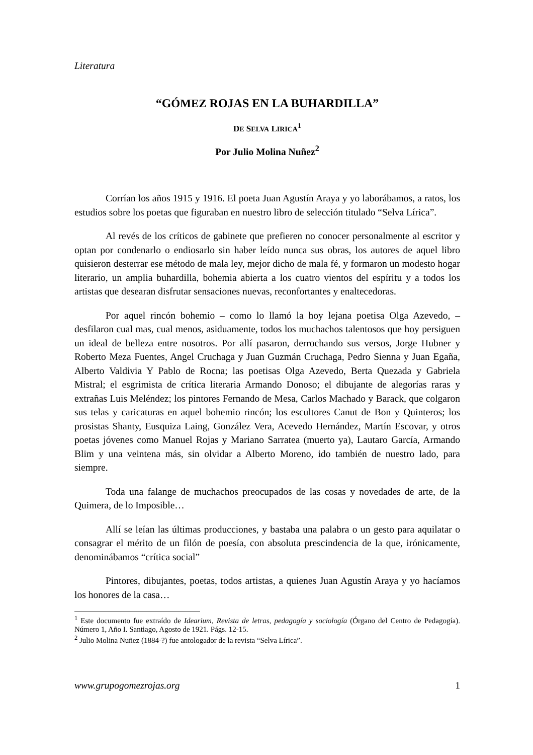Literatura
“GÓMEZ ROJAS EN LA BUHARDILLA”
DE SELVA LIRICA<sup>1</sup>
Por Julio Molina Nuñez<sup>2</sup>
Corrían los años 1915 y 1916. El poeta Juan Agustín Araya y yo laborábamos, a ratos, los estudios sobre los poetas que figuraban en nuestro libro de selección titulado “Selva Lírica”.
Al revés de los críticos de gabinete que prefieren no conocer personalmente al escritor y optan por condenarlo o endiosarlo sin haber leído nunca sus obras, los autores de aquel libro quisieron desterrar ese método de mala ley, mejor dicho de mala fé, y formaron un modesto hogar literario, un amplia buhardilla, bohemia abierta a los cuatro vientos del espíritu y a todos los artistas que desearan disfrutar sensaciones nuevas, reconfortantes y enaltecedoras.
Por aquel rincón bohemio – como lo llamó la hoy lejana poetisa Olga Azevedo, – desfilaron cual mas, cual menos, asiduamente, todos los muchachos talentosos que hoy persiguen un ideal de belleza entre nosotros. Por allí pasaron, derrochando sus versos, Jorge Hubner y Roberto Meza Fuentes, Angel Cruchaga y Juan Guzmán Cruchaga, Pedro Sienna y Juan Egaña, Alberto Valdivia Y Pablo de Rocna; las poetisas Olga Azevedo, Berta Quezada y Gabriela Mistral; el esgrimista de crítica literaria Armando Donoso; el dibujante de alegorías raras y extrañas Luis Meléndez; los pintores Fernando de Mesa, Carlos Machado y Barack, que colgaron sus telas y caricaturas en aquel bohemio rincón; los escultores Canut de Bon y Quinteros; los prosistas Shanty, Eusquiza Laing, González Vera, Acevedo Hernández, Martín Escovar, y otros poetas jóvenes como Manuel Rojas y Mariano Sarratea (muerto ya), Lautaro García, Armando Blim y una veintena más, sin olvidar a Alberto Moreno, ido también de nuestro lado, para siempre.
Toda una falange de muchachos preocupados de las cosas y novedades de arte, de la Quimera, de lo Imposible…
Allí se leían las últimas producciones, y bastaba una palabra o un gesto para aquilatar o consagrar el mérito de un filón de poesía, con absoluta prescindencia de la que, irónicamente, denominábamos “crítica social”
Pintores, dibujantes, poetas, todos artistas, a quienes Juan Agustín Araya y yo hacíamos los honores de la casa…
<sup>1</sup> Este documento fue extraído de Idearium, Revista de letras, pedagogía y sociología (Órgano del Centro de Pedagogía). Número 1, Año I. Santiago, Agosto de 1921. Págs. 12-15.
<sup>2</sup> Julio Molina Nuñez (1884-?) fue antologador de la revista “Selva Lírica”.
www.grupogomezrojas.org 1